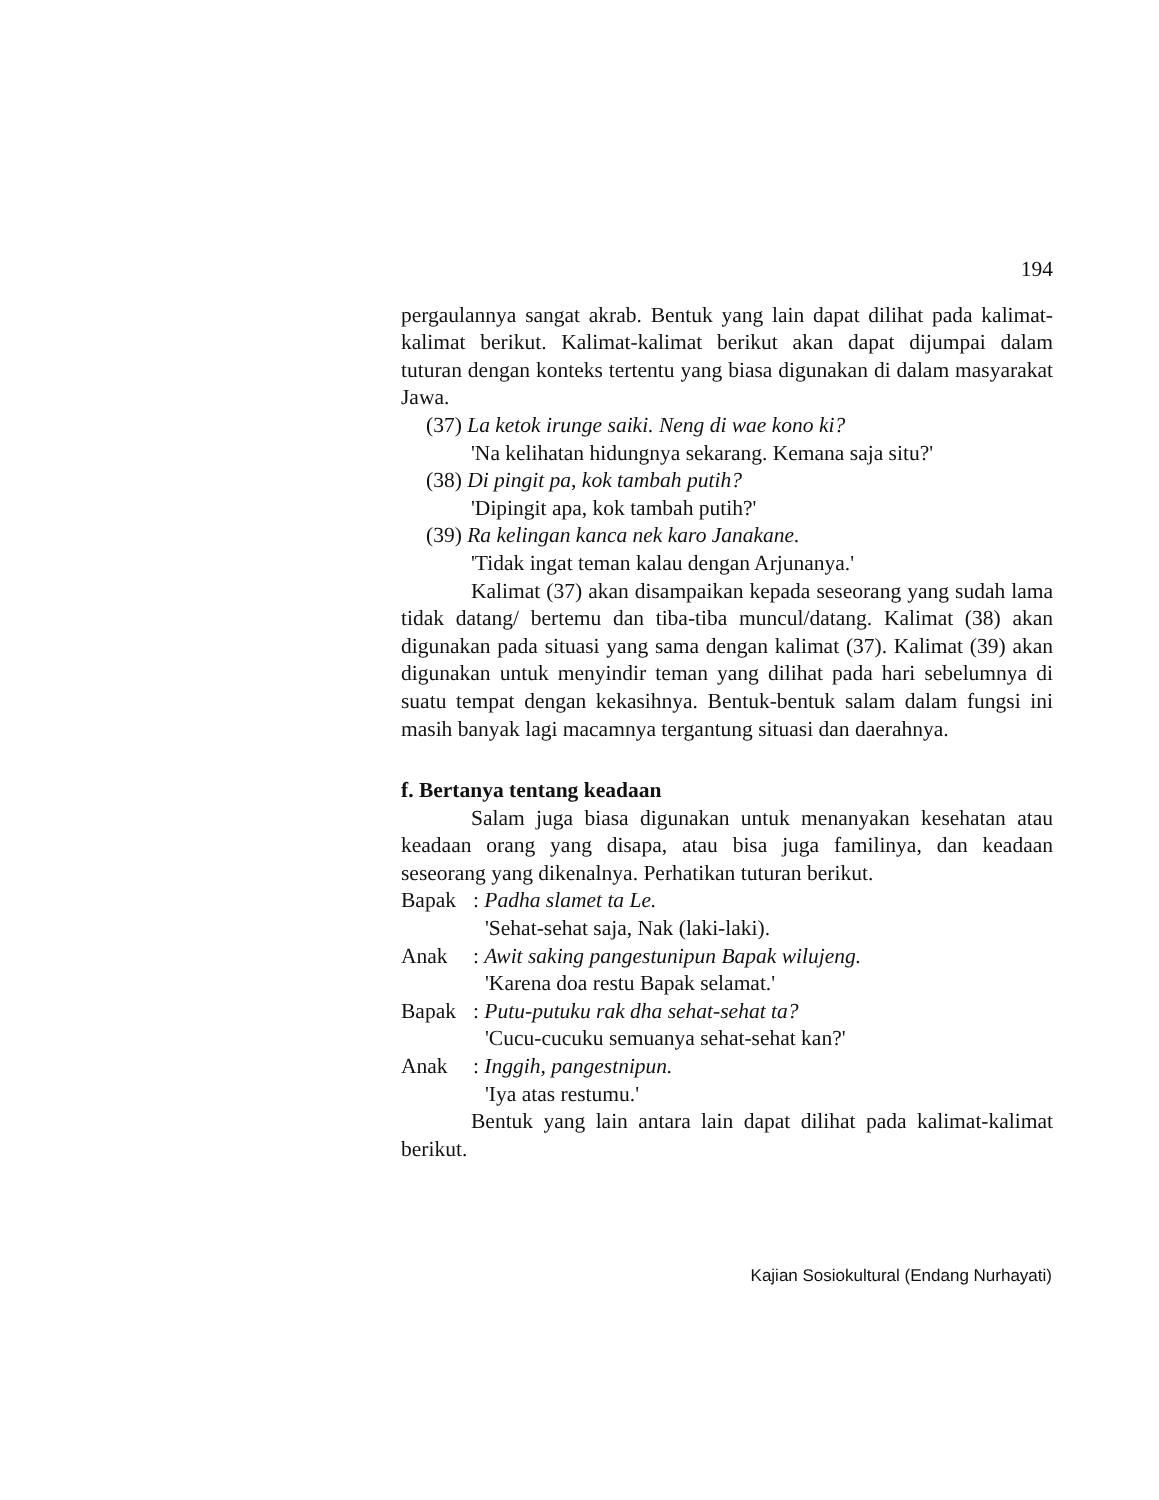194
pergaulannya sangat akrab. Bentuk yang lain dapat dilihat pada kalimat-kalimat berikut. Kalimat-kalimat berikut akan dapat dijumpai dalam tuturan dengan konteks tertentu yang biasa digunakan di dalam masyarakat Jawa.
(37) La ketok irunge saiki. Neng di wae kono ki?
'Na kelihatan hidungnya sekarang. Kemana saja situ?'
(38) Di pingit pa, kok tambah putih?
'Dipingit apa, kok tambah putih?'
(39) Ra kelingan kanca nek karo Janakane.
'Tidak ingat teman kalau dengan Arjunanya.'
Kalimat (37) akan disampaikan kepada seseorang yang sudah lama tidak datang/ bertemu dan tiba-tiba muncul/datang. Kalimat (38) akan digunakan pada situasi yang sama dengan kalimat (37). Kalimat (39) akan digunakan untuk menyindir teman yang dilihat pada hari sebelumnya di suatu tempat dengan kekasihnya. Bentuk-bentuk salam dalam fungsi ini masih banyak lagi macamnya tergantung situasi dan daerahnya.
f. Bertanya tentang keadaan
Salam juga biasa digunakan untuk menanyakan kesehatan atau keadaan orang yang disapa, atau bisa juga familinya, dan keadaan seseorang yang dikenalnya. Perhatikan tuturan berikut.
Bapak: Padha slamet ta Le.
'Sehat-sehat saja, Nak (laki-laki).
Anak: Awit saking pangestunipun Bapak wilujeng.
'Karena doa restu Bapak selamat.'
Bapak: Putu-putuku rak dha sehat-sehat ta?
'Cucu-cucuku semuanya sehat-sehat kan?'
Anak: Inggih, pangestnipun.
'Iya atas restumu.'
Bentuk yang lain antara lain dapat dilihat pada kalimat-kalimat berikut.
Kajian Sosiokultural (Endang Nurhayati)